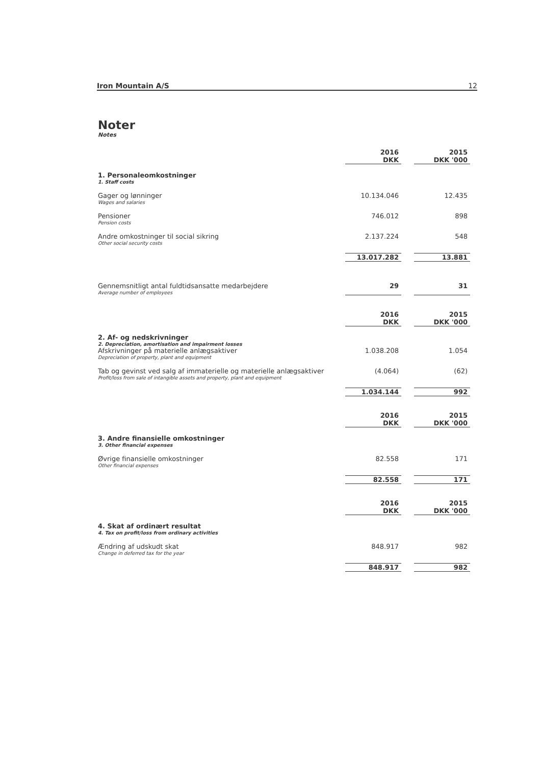Iron Mountain A/S 12
Noter
Notes
| | 2016 DKK | | 2015 DKK '000 |
| 1. Personaleomkostninger 1. Staff costs | | | |
| Gager og lønninger Wages and salaries | 10.134.046 | | 12.435 |
| Pensioner Pension costs | 746.012 | | 898 |
| Andre omkostninger til social sikring Other social security costs | 2.137.224 | | 548 |
| | 13.017.282 | | 13.881 |
| Gennemsnitligt antal fuldtidsansatte medarbejdere Average number of employees | 29 | | 31 |
| | 2016 DKK | | 2015 DKK '000 |
| 2. Af- og nedskrivninger 2. Depreciation, amortisation and impairment losses | | | |
| Afskrivninger på materielle anlægsaktiver Depreciation of property, plant and equipment | 1.038.208 | | 1.054 |
| Tab og gevinst ved salg af immaterielle og materielle anlægsaktiver Profit/loss from sale of intangible assets and property, plant and equipment | (4.064) | | (62) |
| | 1.034.144 | | 992 |
| | 2016 DKK | | 2015 DKK '000 |
| 3. Andre finansielle omkostninger 3. Other financial expenses | | | |
| Øvrige finansielle omkostninger Other financial expenses | 82.558 | | 171 |
| | 82.558 | | 171 |
| | 2016 DKK | | 2015 DKK '000 |
| 4. Skat af ordinært resultat 4. Tax on profit/loss from ordinary activities | | | |
| Ændring af udskudt skat Change in deferred tax for the year | 848.917 | | 982 |
| | 848.917 | | 982 |